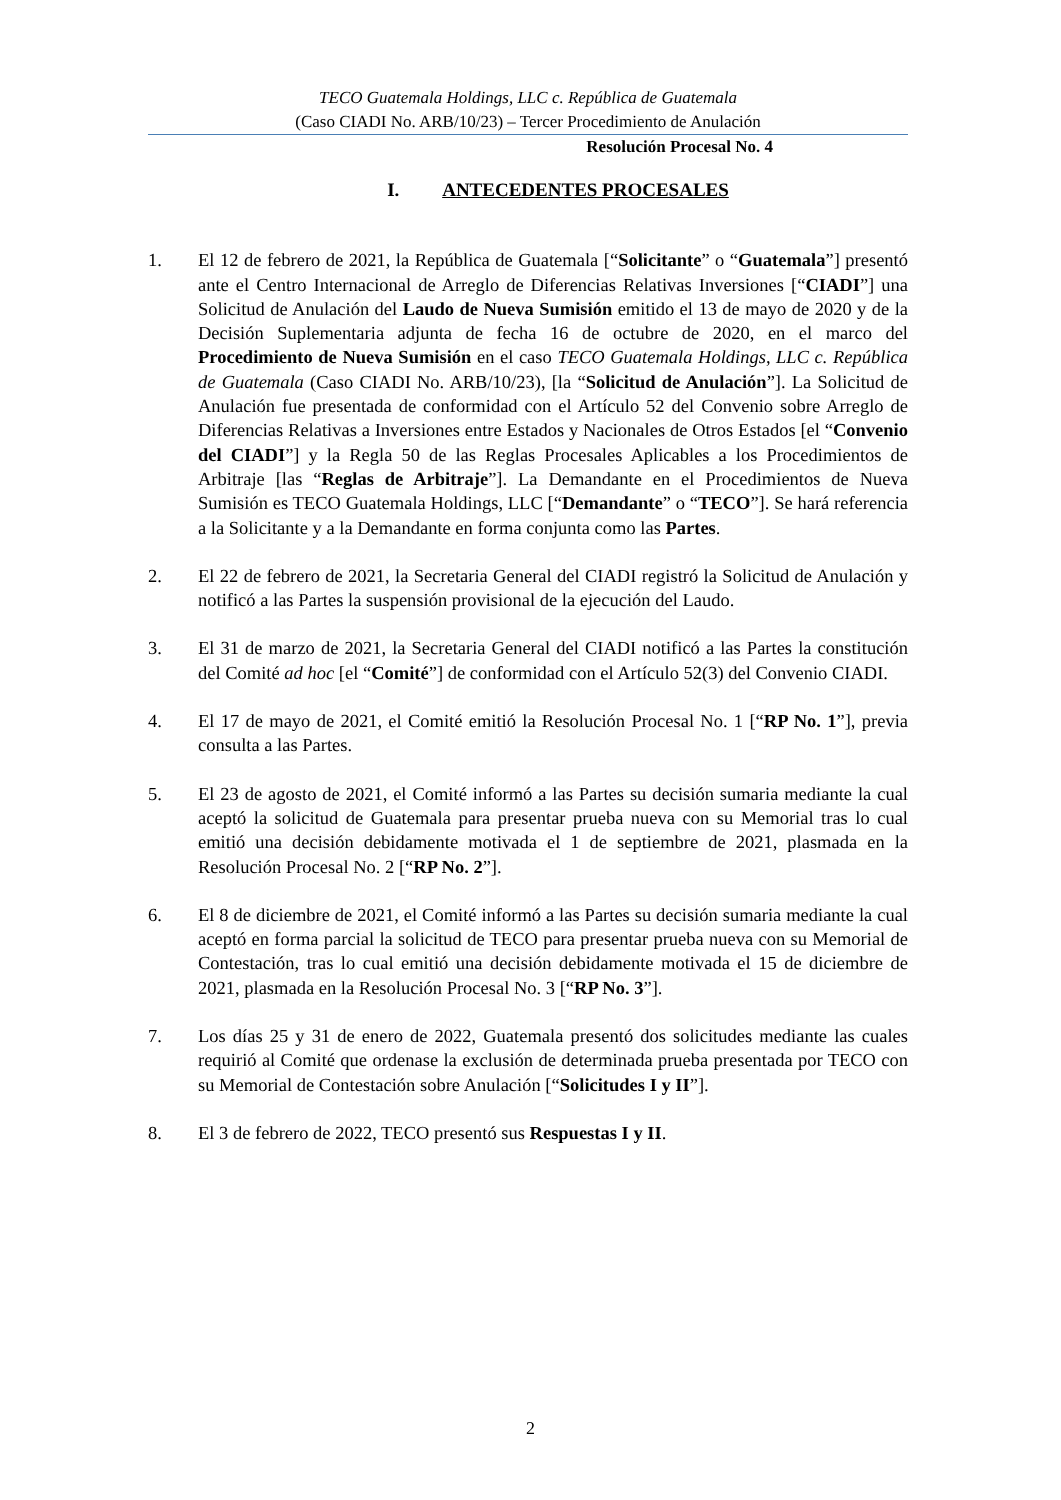TECO Guatemala Holdings, LLC c. República de Guatemala
(Caso CIADI No. ARB/10/23) – Tercer Procedimiento de Anulación
Resolución Procesal No. 4
I. ANTECEDENTES PROCESALES
1. El 12 de febrero de 2021, la República de Guatemala [“Solicitante” o “Guatemala”] presentó ante el Centro Internacional de Arreglo de Diferencias Relativas Inversiones [“CIADI”] una Solicitud de Anulación del Laudo de Nueva Sumisión emitido el 13 de mayo de 2020 y de la Decisión Suplementaria adjunta de fecha 16 de octubre de 2020, en el marco del Procedimiento de Nueva Sumisión en el caso TECO Guatemala Holdings, LLC c. República de Guatemala (Caso CIADI No. ARB/10/23), [la “Solicitud de Anulación”]. La Solicitud de Anulación fue presentada de conformidad con el Artículo 52 del Convenio sobre Arreglo de Diferencias Relativas a Inversiones entre Estados y Nacionales de Otros Estados [el “Convenio del CIADI”] y la Regla 50 de las Reglas Procesales Aplicables a los Procedimientos de Arbitraje [las “Reglas de Arbitraje”]. La Demandante en el Procedimientos de Nueva Sumisión es TECO Guatemala Holdings, LLC [“Demandante” o “TECO”]. Se hará referencia a la Solicitante y a la Demandante en forma conjunta como las Partes.
2. El 22 de febrero de 2021, la Secretaria General del CIADI registró la Solicitud de Anulación y notificó a las Partes la suspensión provisional de la ejecución del Laudo.
3. El 31 de marzo de 2021, la Secretaria General del CIADI notificó a las Partes la constitución del Comité ad hoc [el “Comité”] de conformidad con el Artículo 52(3) del Convenio CIADI.
4. El 17 de mayo de 2021, el Comité emitió la Resolución Procesal No. 1 [“RP No. 1”], previa consulta a las Partes.
5. El 23 de agosto de 2021, el Comité informó a las Partes su decisión sumaria mediante la cual aceptó la solicitud de Guatemala para presentar prueba nueva con su Memorial tras lo cual emitió una decisión debidamente motivada el 1 de septiembre de 2021, plasmada en la Resolución Procesal No. 2 [“RP No. 2”].
6. El 8 de diciembre de 2021, el Comité informó a las Partes su decisión sumaria mediante la cual aceptó en forma parcial la solicitud de TECO para presentar prueba nueva con su Memorial de Contestación, tras lo cual emitió una decisión debidamente motivada el 15 de diciembre de 2021, plasmada en la Resolución Procesal No. 3 [“RP No. 3”].
7. Los días 25 y 31 de enero de 2022, Guatemala presentó dos solicitudes mediante las cuales requirió al Comité que ordenase la exclusión de determinada prueba presentada por TECO con su Memorial de Contestación sobre Anulación [“Solicitudes I y II”].
8. El 3 de febrero de 2022, TECO presentó sus Respuestas I y II.
2